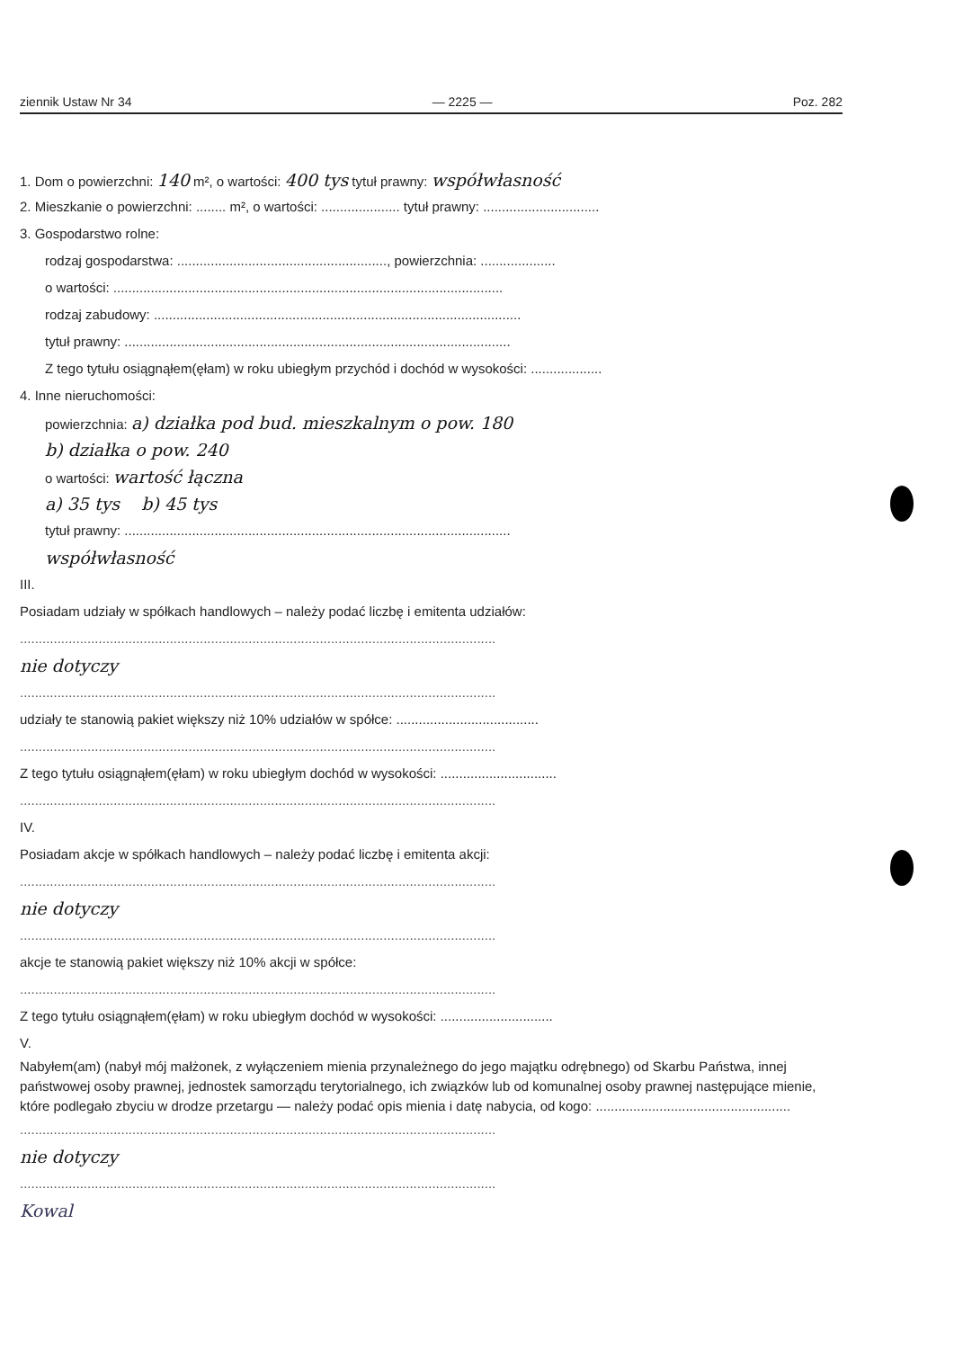ziennik Ustaw Nr 34 — 2225 — Poz. 282
1. Dom o powierzchni: 140 m², o wartości: 400 tys tytuł prawny: współwłasność
2. Mieszkanie o powierzchni: ........ m², o wartości: ..................... tytuł prawny: ...............................
3. Gospodarstwo rolne:
rodzaj gospodarstwa: ........................................................, powierzchnia: ....................
o wartości: ........................................................................................................
rodzaj zabudowy: ..................................................................................................
tytuł prawny: .......................................................................................................
Z tego tytułu osiągnąłem(ęłam) w roku ubiegłym przychód i dochód w wysokości: ...................
4. Inne nieruchomości:
powierzchnia: a) działka pod bud. mieszkalnym o pow. 180
b) działka o pow. 240
o wartości: wartość łączna
a) 35 tys b) 45 tys
tytuł prawny: .......................................................................................................
współwłasność
III.
Posiadam udziały w spółkach handlowych – należy podać liczbę i emitenta udziałów:
...............................................................................................................................
nie dotyczy
...............................................................................................................................
udziały te stanowią pakiet większy niż 10% udziałów w spółce: ......................................
...............................................................................................................................
Z tego tytułu osiągnąłem(ęłam) w roku ubiegłym dochód w wysokości: ...............................
...............................................................................................................................
IV.
Posiadam akcje w spółkach handlowych – należy podać liczbę i emitenta akcji:
...............................................................................................................................
nie dotyczy
...............................................................................................................................
akcje te stanowią pakiet większy niż 10% akcji w spółce:
...............................................................................................................................
Z tego tytułu osiągnąłem(ęłam) w roku ubiegłym dochód w wysokości: ..............................
V.
Nabyłem(am) (nabył mój małżonek, z wyłączeniem mienia przynależnego do jego majątku odrębnego) od Skarbu Państwa, innej państwowej osoby prawnej, jednostek samorządu terytorialnego, ich związków lub od komunalnej osoby prawnej następujące mienie, które podlegało zbyciu w drodze przetargu — należy podać opis mienia i datę nabycia, od kogo: ....................................................
...............................................................................................................................
nie dotyczy
...............................................................................................................................
Kowal